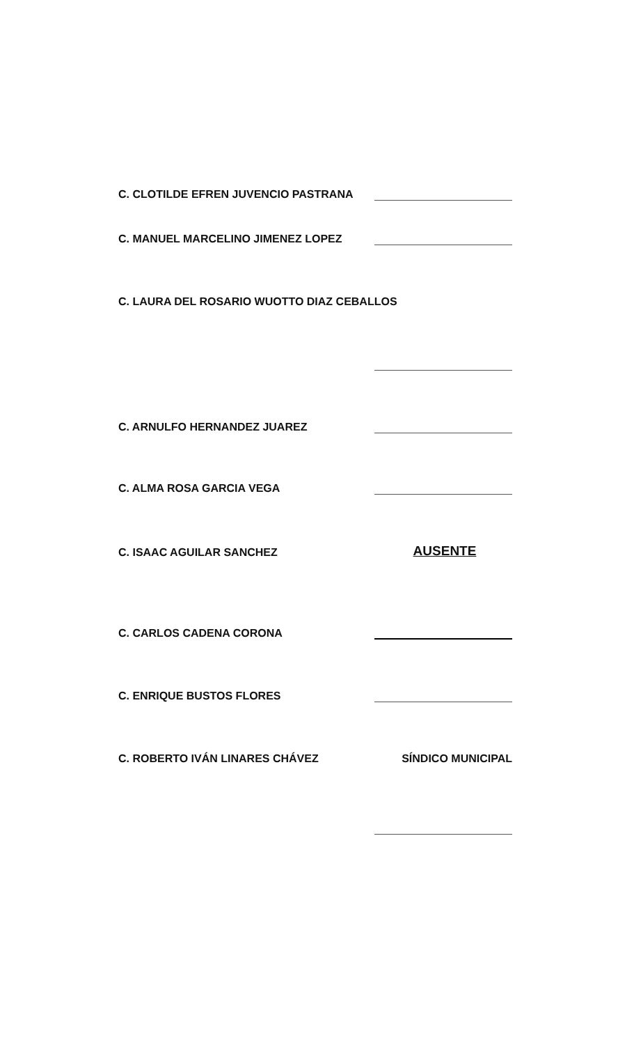C. CLOTILDE EFREN JUVENCIO PASTRANA
C. MANUEL MARCELINO JIMENEZ LOPEZ
C. LAURA DEL ROSARIO WUOTTO DIAZ CEBALLOS
C. ARNULFO HERNANDEZ JUAREZ
C. ALMA ROSA GARCIA VEGA
C. ISAAC AGUILAR SANCHEZ AUSENTE
C. CARLOS CADENA CORONA
C. ENRIQUE BUSTOS FLORES
C. ROBERTO IVÁN LINARES CHÁVEZ SÍNDICO MUNICIPAL